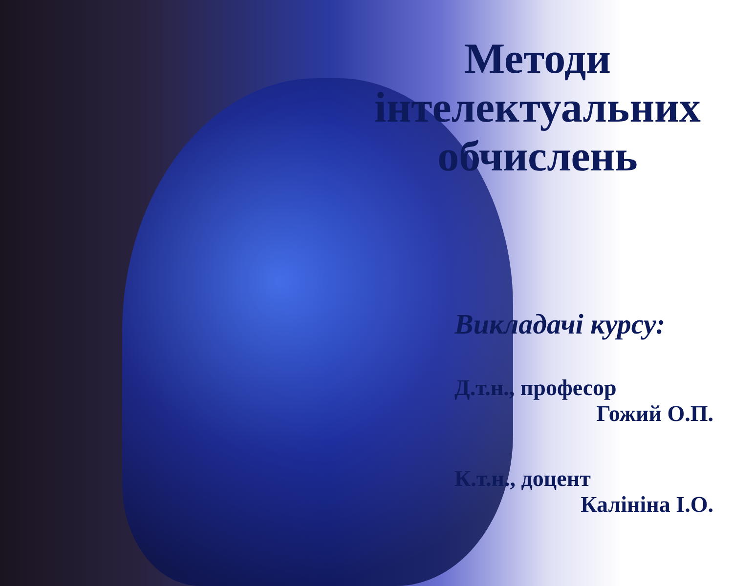Методи
інтелектуальних
обчислень
Викладачі курсу:
Д.т.н., професор
Гожий О.П.
К.т.н., доцент
Калініна І.О.